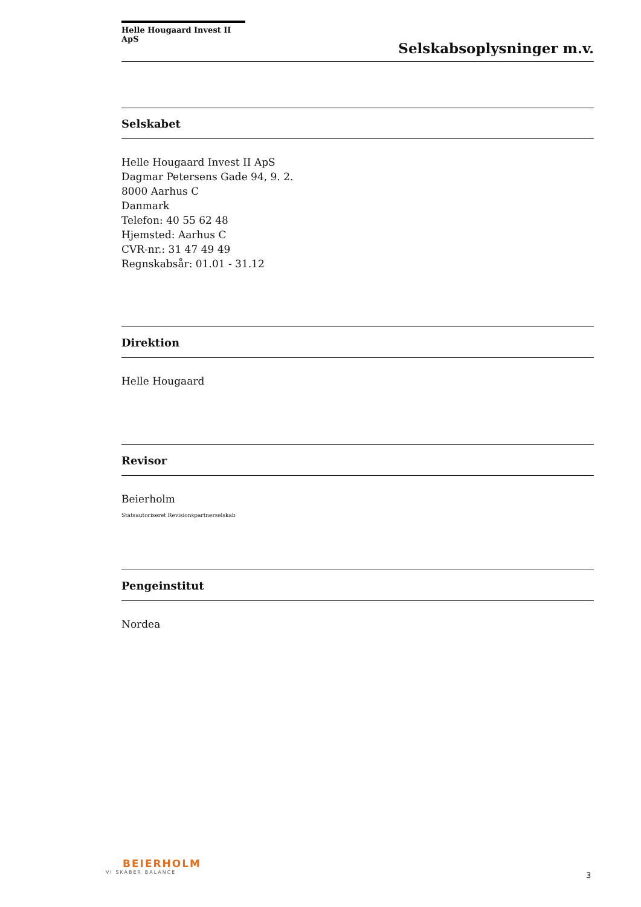Helle Hougaard Invest II ApS
Selskabsoplysninger m.v.
Selskabet
Helle Hougaard Invest II ApS
Dagmar Petersens Gade 94, 9. 2.
8000 Aarhus C
Danmark
Telefon: 40 55 62 48
Hjemsted: Aarhus C
CVR-nr.: 31 47 49 49
Regnskabsår: 01.01 - 31.12
Direktion
Helle Hougaard
Revisor
Beierholm
Statsautoriseret Revisionspartnerselskab
Pengeinstitut
Nordea
BEIERHOLM
VI SKABER BALANCE
3